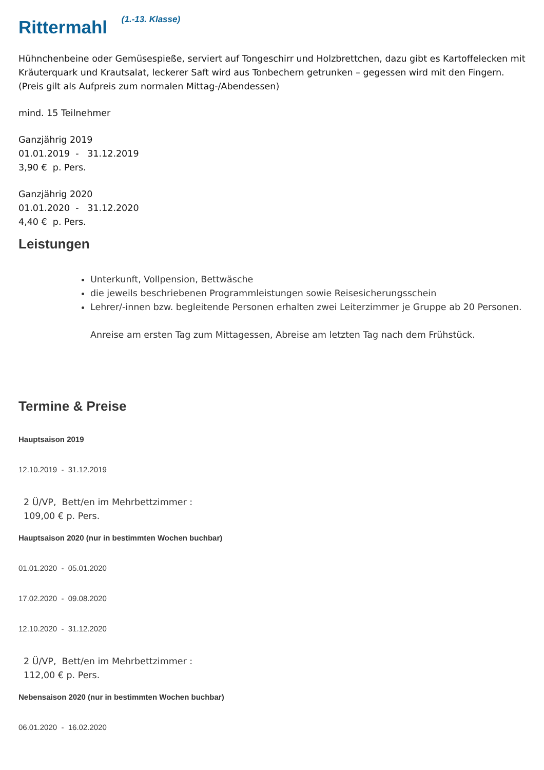Rittermahl <sup>(1.-13. Klasse)</sup>
Hühnchenbeine oder Gemüsespieße, serviert auf Tongeschirr und Holzbrettchen, dazu gibt es Kartoffelecken mit Kräuterquark und Krautsalat, leckerer Saft wird aus Tonbechern getrunken – gegessen wird mit den Fingern.
(Preis gilt als Aufpreis zum normalen Mittag-/Abendessen)
mind. 15 Teilnehmer
Ganzjährig 2019
01.01.2019 - 31.12.2019
3,90 € p. Pers.
Ganzjährig 2020
01.01.2020 - 31.12.2020
4,40 € p. Pers.
Leistungen
Unterkunft, Vollpension, Bettwäsche
die jeweils beschriebenen Programmleistungen sowie Reisesicherungsschein
Lehrer/-innen bzw. begleitende Personen erhalten zwei Leiterzimmer je Gruppe ab 20 Personen.
Anreise am ersten Tag zum Mittagessen, Abreise am letzten Tag nach dem Frühstück.
Termine & Preise
Hauptsaison 2019
12.10.2019 - 31.12.2019
2 Ü/VP, Bett/en im Mehrbettzimmer :
109,00 € p. Pers.
Hauptsaison 2020 (nur in bestimmten Wochen buchbar)
01.01.2020 - 05.01.2020
17.02.2020 - 09.08.2020
12.10.2020 - 31.12.2020
2 Ü/VP, Bett/en im Mehrbettzimmer :
112,00 € p. Pers.
Nebensaison 2020 (nur in bestimmten Wochen buchbar)
06.01.2020 - 16.02.2020